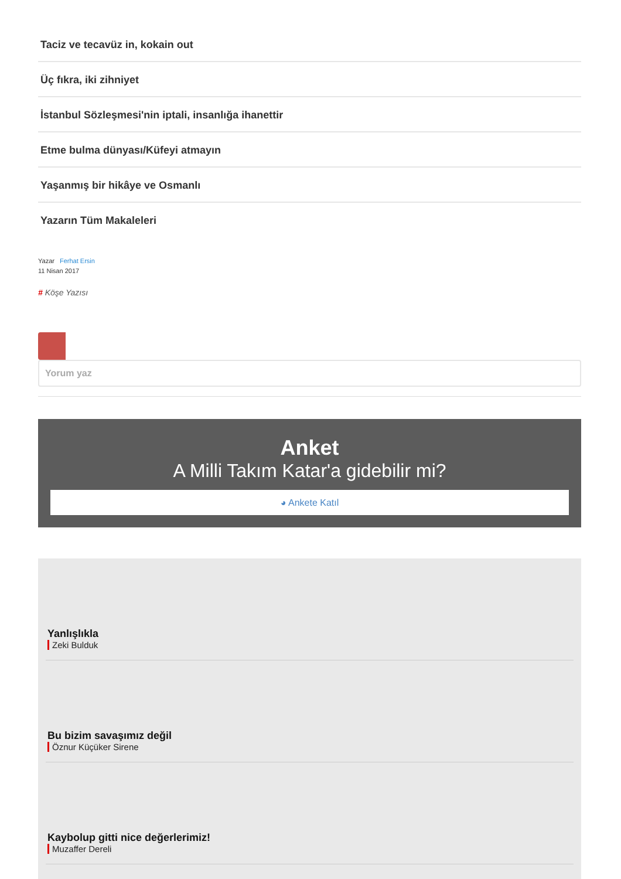Taciz ve tecavüz in, kokain out
Üç fıkra, iki zihniyet
İstanbul Sözleşmesi'nin iptali, insanlığa ihanettir
Etme bulma dünyası/Küfeyi atmayın
Yaşanmış bir hikâye ve Osmanlı
Yazarın Tüm Makaleleri
Yazar Ferhat Ersin
11 Nisan 2017
# Köşe Yazısı
Yorum yaz
Anket
A Milli Takım Katar'a gidebilir mi?
◕ Ankete Katıl
Yanlışlıkla
Zeki Bulduk
Bu bizim savaşımız değil
Öznur Küçüker Sirene
Kaybolup gitti nice değerlerimiz!
Muzaffer Dereli